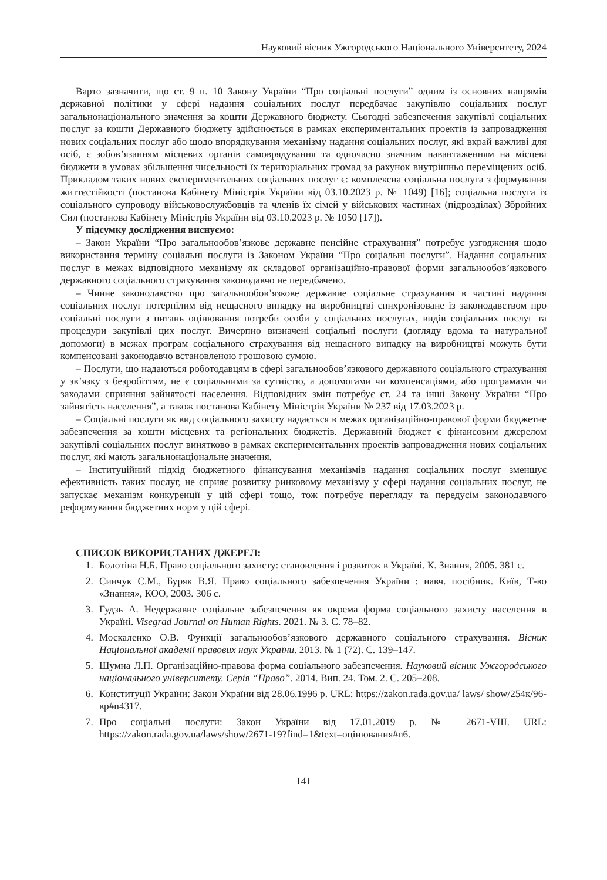Науковий вісник Ужгородського Національного Університету, 2024
Варто зазначити, що ст. 9 п. 10 Закону України “Про соціальні послуги” одним із основних напрямів державної політики у сфері надання соціальних послуг передбачає закупівлю соціальних послуг загальнонаціонального значення за кошти Державного бюджету. Сьогодні забезпечення закупівлі соціальних послуг за кошти Державного бюджету здійснюється в рамках експериментальних проектів із запровадження нових соціальних послуг або щодо впорядкування механізму надання соціальних послуг, які вкрай важливі для осіб, є зобов’язанням місцевих органів самоврядування та одночасно значним навантаженням на місцеві бюджети в умовах збільшення чисельності їх територіальних громад за рахунок внутрішньо переміщених осіб. Прикладом таких нових експериментальних соціальних послуг є: комплексна соціальна послуга з формування життєстійкості (постанова Кабінету Міністрів України від 03.10.2023 р. № 1049) [16]; соціальна послуга із соціального супроводу військовослужбовців та членів їх сімей у військових частинах (підрозділах) Збройних Сил (постанова Кабінету Міністрів України від 03.10.2023 р. № 1050 [17]).
У підсумку дослідження виснуємо:
– Закон України “Про загальнообов’язкове державне пенсійне страхування” потребує узгодження щодо використання терміну соціальні послуги із Законом України “Про соціальні послуги”. Надання соціальних послуг в межах відповідного механізму як складової організаційно-правової форми загальнообов’язкового державного соціального страхування законодавчо не передбачено.
– Чинне законодавство про загальнообов’язкове державне соціальне страхування в частині надання соціальних послуг потерпілим від нещасного випадку на виробництві синхронізоване із законодавством про соціальні послуги з питань оцінювання потреби особи у соціальних послугах, видів соціальних послуг та процедури закупівлі цих послуг. Вичерпно визначені соціальні послуги (догляду вдома та натуральної допомоги) в межах програм соціального страхування від нещасного випадку на виробництві можуть бути компенсовані законодавчо встановленою грошовою сумою.
– Послуги, що надаються роботодавцям в сфері загальнообов’язкового державного соціального страхування у зв’язку з безробіттям, не є соціальними за сутністю, а допомогами чи компенсаціями, або програмами чи заходами сприяння зайнятості населення. Відповідних змін потребує ст. 24 та інші Закону України “Про зайнятість населення”, а також постанова Кабінету Міністрів України № 237 від 17.03.2023 р.
– Соціальні послуги як вид соціального захисту надається в межах організаційно-правової форми бюджетне забезпечення за кошти місцевих та регіональних бюджетів. Державний бюджет є фінансовим джерелом закупівлі соціальних послуг винятково в рамках експериментальних проектів запровадження нових соціальних послуг, які мають загальнонаціональне значення.
– Інституційний підхід бюджетного фінансування механізмів надання соціальних послуг зменшує ефективність таких послуг, не сприяє розвитку ринковому механізму у сфері надання соціальних послуг, не запускає механізм конкуренції у цій сфері тощо, тож потребує перегляду та передусім законодавчого реформування бюджетних норм у цій сфері.
СПИСОК ВИКОРИСТАНИХ ДЖЕРЕЛ:
1. Болотіна Н.Б. Право соціального захисту: становлення і розвиток в Україні. К. Знання, 2005. 381 с.
2. Синчук С.М., Буряк В.Я. Право соціального забезпечення України : навч. посібник. Київ, Т-во «Знання», КОО, 2003. 306 с.
3. Гудзь А. Недержавне соціальне забезпечення як окрема форма соціального захисту населення в Україні. Visegrad Journal on Human Rights. 2021. № 3. С. 78–82.
4. Москаленко О.В. Функції загальнообов’язкового державного соціального страхування. Вісник Національної академії правових наук України. 2013. № 1 (72). С. 139–147.
5. Шумна Л.П. Організаційно-правова форма соціального забезпечення. Науковий вісник Ужгородського національного університету. Серія “Право”. 2014. Вип. 24. Том. 2. С. 205–208.
6. Конституції України: Закон України від 28.06.1996 р. URL: https://zakon.rada.gov.ua/ laws/ show/254к/96-вр#n4317.
7. Про соціальні послуги: Закон України від 17.01.2019 р. № 2671-VIII. URL: https://zakon.rada.gov.ua/laws/show/2671-19?find=1&text=оцінювання#n6.
141